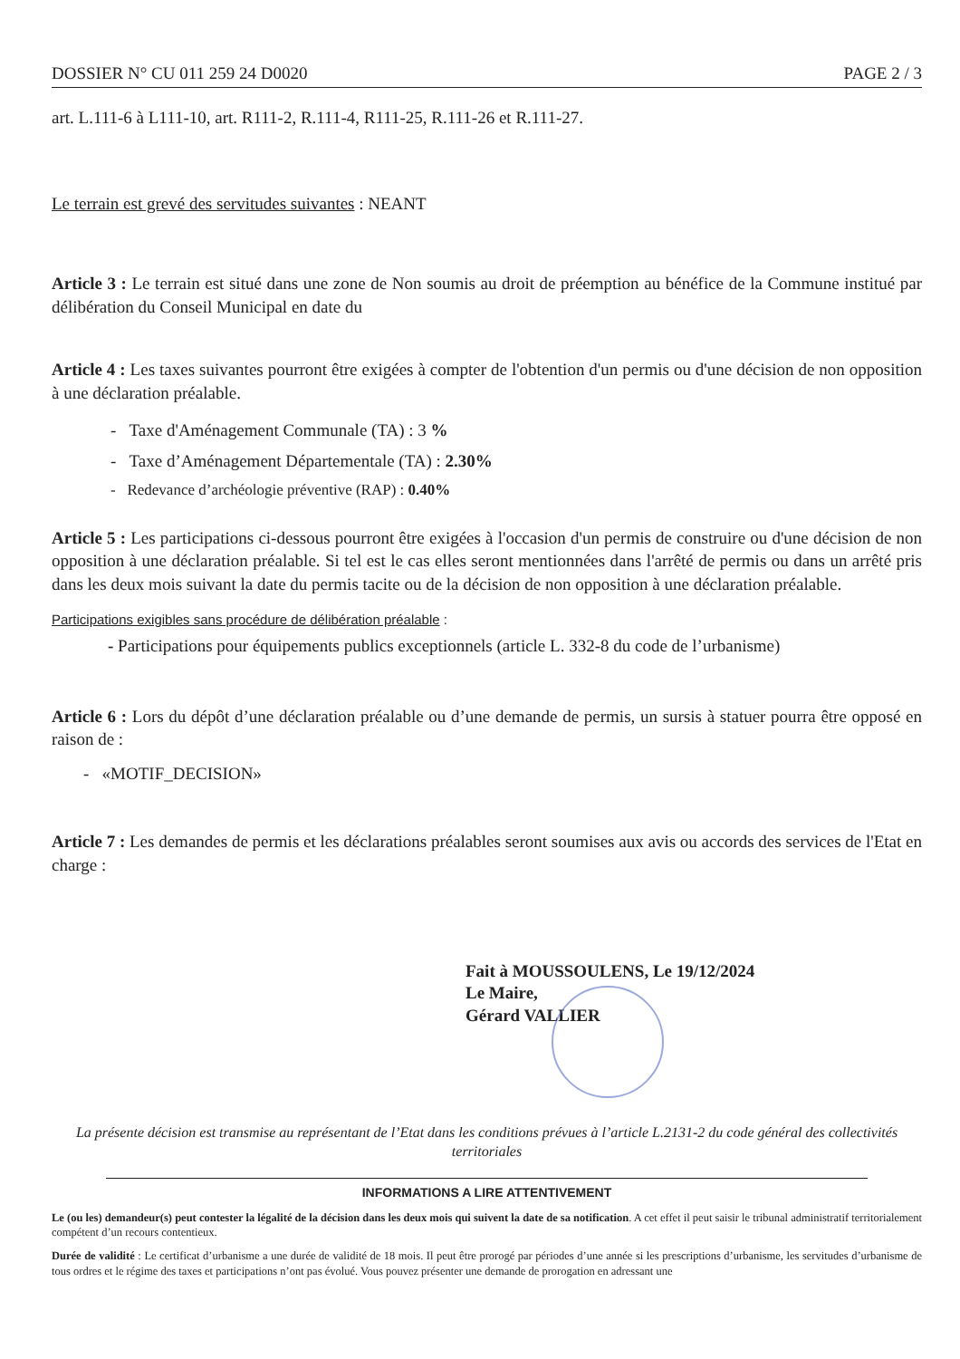DOSSIER N° CU 011 259 24 D0020 PAGE 2 / 3
art. L.111-6 à L111-10, art. R111-2, R.111-4, R111-25, R.111-26 et R.111-27.
Le terrain est grevé des servitudes suivantes : NEANT
Article 3 : Le terrain est situé dans une zone de Non soumis au droit de préemption au bénéfice de la Commune institué par délibération du Conseil Municipal en date du
Article 4 : Les taxes suivantes pourront être exigées à compter de l'obtention d'un permis ou d'une décision de non opposition à une déclaration préalable.
- Taxe d'Aménagement Communale (TA) : 3 %
- Taxe d’Aménagement Départementale (TA) : 2.30%
- Redevance d’archéologie préventive (RAP) : 0.40%
Article 5 : Les participations ci-dessous pourront être exigées à l'occasion d'un permis de construire ou d'une décision de non opposition à une déclaration préalable. Si tel est le cas elles seront mentionnées dans l'arrêté de permis ou dans un arrêté pris dans les deux mois suivant la date du permis tacite ou de la décision de non opposition à une déclaration préalable.
Participations exigibles sans procédure de délibération préalable :
- Participations pour équipements publics exceptionnels (article L. 332-8 du code de l’urbanisme)
Article 6 : Lors du dépôt d’une déclaration préalable ou d’une demande de permis, un sursis à statuer pourra être opposé en raison de :
- «MOTIF_DECISION»
Article 7 : Les demandes de permis et les déclarations préalables seront soumises aux avis ou accords des services de l'Etat en charge :
Fait à MOUSSOULENS, Le 19/12/2024
Le Maire,
Gérard VALLIER
La présente décision est transmise au représentant de l’Etat dans les conditions prévues à l’article L.2131-2 du code général des collectivités territoriales
INFORMATIONS A LIRE ATTENTIVEMENT
Le (ou les) demandeur(s) peut contester la légalité de la décision dans les deux mois qui suivent la date de sa notification. A cet effet il peut saisir le tribunal administratif territorialement compétent d’un recours contentieux.
Durée de validité : Le certificat d’urbanisme a une durée de validité de 18 mois. Il peut être prorogé par périodes d’une année si les prescriptions d’urbanisme, les servitudes d’urbanisme de tous ordres et le régime des taxes et participations n’ont pas évolué. Vous pouvez présenter une demande de prorogation en adressant une